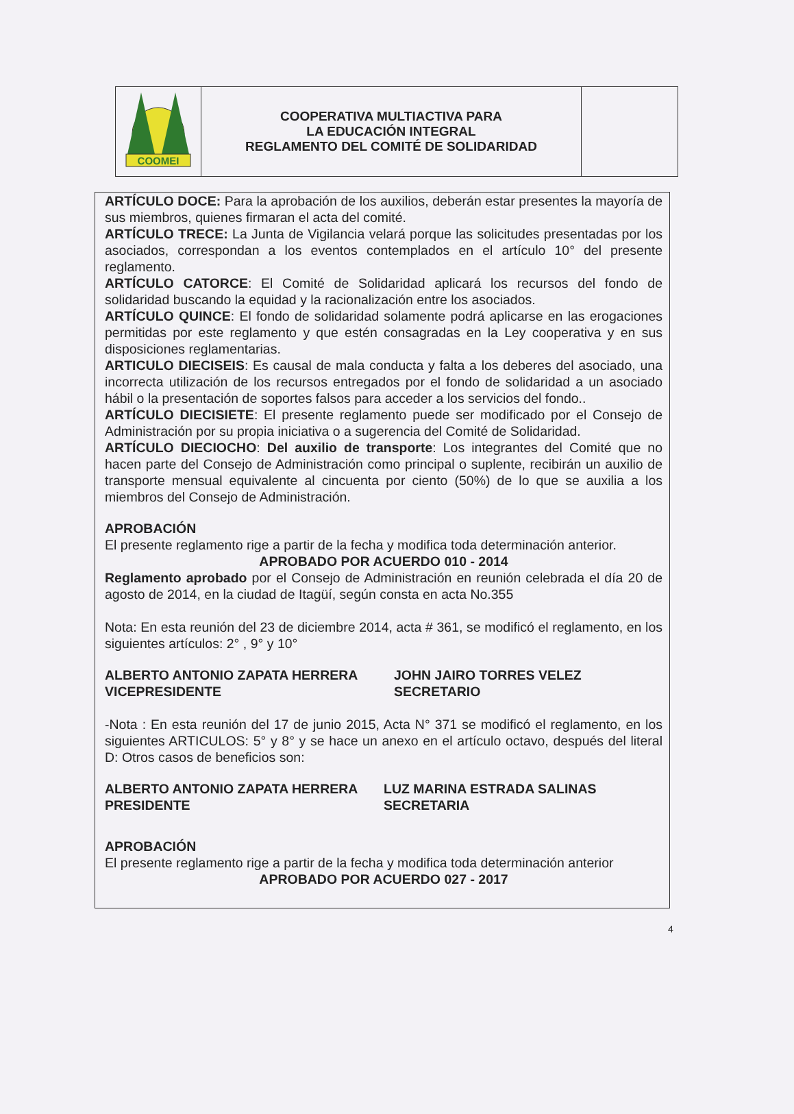| COOMEI | COOPERATIVA MULTIACTIVA PARA LA EDUCACIÓN INTEGRAL REGLAMENTO DEL COMITÉ DE SOLIDARIDAD | |
ARTÍCULO DOCE: Para la aprobación de los auxilios, deberán estar presentes la mayoría de sus miembros, quienes firmaran el acta del comité.
ARTÍCULO TRECE: La Junta de Vigilancia velará porque las solicitudes presentadas por los asociados, correspondan a los eventos contemplados en el artículo 10° del presente reglamento.
ARTÍCULO CATORCE: El Comité de Solidaridad aplicará los recursos del fondo de solidaridad buscando la equidad y la racionalización entre los asociados.
ARTÍCULO QUINCE: El fondo de solidaridad solamente podrá aplicarse en las erogaciones permitidas por este reglamento y que estén consagradas en la Ley cooperativa y en sus disposiciones reglamentarias.
ARTICULO DIECISEIS: Es causal de mala conducta y falta a los deberes del asociado, una incorrecta utilización de los recursos entregados por el fondo de solidaridad a un asociado hábil o la presentación de soportes falsos para acceder a los servicios del fondo..
ARTÍCULO DIECISIETE: El presente reglamento puede ser modificado por el Consejo de Administración por su propia iniciativa o a sugerencia del Comité de Solidaridad.
ARTÍCULO DIECIOCHO: Del auxilio de transporte: Los integrantes del Comité que no hacen parte del Consejo de Administración como principal o suplente, recibirán un auxilio de transporte mensual equivalente al cincuenta por ciento (50%) de lo que se auxilia a los miembros del Consejo de Administración.
APROBACIÓN
El presente reglamento rige a partir de la fecha y modifica toda determinación anterior.
APROBADO POR ACUERDO 010 - 2014
Reglamento aprobado por el Consejo de Administración en reunión celebrada el día 20 de agosto de 2014, en la ciudad de Itagüí, según consta en acta No.355
Nota: En esta reunión del 23 de diciembre 2014, acta # 361, se modificó el reglamento, en los siguientes artículos: 2° , 9° y 10°
ALBERTO ANTONIO ZAPATA HERRERA
VICEPRESIDENTE
JOHN JAIRO TORRES VELEZ
SECRETARIO
-Nota : En esta reunión del 17 de junio 2015, Acta N° 371 se modificó el reglamento, en los siguientes ARTICULOS: 5° y 8° y se hace un anexo en el artículo octavo, después del literal D: Otros casos de beneficios son:
ALBERTO ANTONIO ZAPATA HERRERA
PRESIDENTE
LUZ MARINA ESTRADA SALINAS
SECRETARIA
APROBACIÓN
El presente reglamento rige a partir de la fecha y modifica toda determinación anterior
APROBADO POR ACUERDO 027 - 2017
4